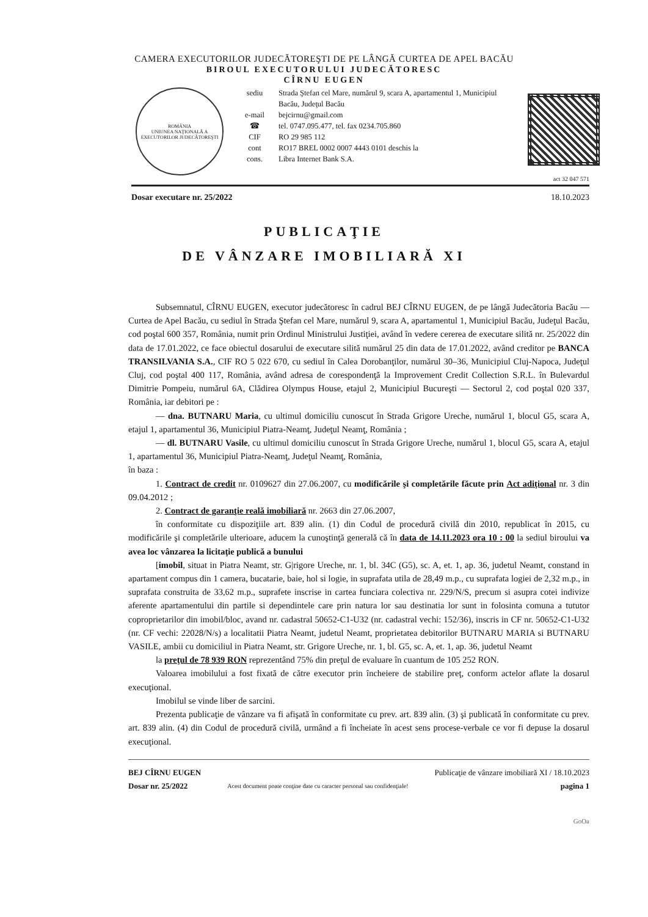CAMERA EXECUTORILOR JUDECĂTOREŞTI DE PE LÂNGĂ CURTEA DE APEL BACĂU
BIROUL EXECUTORULUI JUDECĂTORESC
CÎRNU EUGEN
ROMÂNIA
UNIUNEA NAŢIONALĂ A EXECUTORILOR JUDECĂTOREŞTI
sediu Strada Ştefan cel Mare, numărul 9, scara A, apartamentul 1, Municipiul Bacău, Judeţul Bacău
e-mail bejcirnu@gmail.com
☎ tel. 0747.095.477, tel. fax 0234.705.860
CIF RO 29 985 112
cont RO17 BREL 0002 0007 4443 0101 deschis la
cons. Libra Internet Bank S.A.
act 32 047 571
Dosar executare nr. 25/2022 18.10.2023
PUBLICAŢIE
DE VÂNZARE IMOBILIARĂ XI
Subsemnatul, CÎRNU EUGEN, executor judecătoresc în cadrul BEJ CÎRNU EUGEN, de pe lângă Judecătoria Bacău — Curtea de Apel Bacău, cu sediul în Strada Ştefan cel Mare, numărul 9, scara A, apartamentul 1, Municipiul Bacău, Judeţul Bacău, cod poştal 600 357, România, numit prin Ordinul Ministrului Justiţiei, având în vedere cererea de executare silită nr. 25/2022 din data de 17.01.2022, ce face obiectul dosarului de executare silită numărul 25 din data de 17.01.2022, având creditor pe BANCA TRANSILVANIA S.A., CIF RO 5 022 670, cu sediul în Calea Dorobanţilor, numărul 30–36, Municipiul Cluj-Napoca, Judeţul Cluj, cod poştal 400 117, România, având adresa de corespondenţă la Improvement Credit Collection S.R.L. în Bulevardul Dimitrie Pompeiu, numărul 6A, Clădirea Olympus House, etajul 2, Municipiul Bucureşti — Sectorul 2, cod poştal 020 337, România, iar debitori pe :
— dna. BUTNARU Maria, cu ultimul domiciliu cunoscut în Strada Grigore Ureche, numărul 1, blocul G5, scara A, etajul 1, apartamentul 36, Municipiul Piatra-Neamţ, Judeţul Neamţ, România ;
— dl. BUTNARU Vasile, cu ultimul domiciliu cunoscut în Strada Grigore Ureche, numărul 1, blocul G5, scara A, etajul 1, apartamentul 36, Municipiul Piatra-Neamţ, Judeţul Neamţ, România,
în baza :
1. Contract de credit nr. 0109627 din 27.06.2007, cu modificările şi completările făcute prin Act adiţional nr. 3 din 09.04.2012 ;
2. Contract de garanţie reală imobiliară nr. 2663 din 27.06.2007,
în conformitate cu dispoziţiile art. 839 alin. (1) din Codul de procedură civilă din 2010, republicat în 2015, cu modificările şi completările ulterioare, aducem la cunoştinţă generală că în data de 14.11.2023 ora 10 : 00 la sediul biroului va avea loc vânzarea la licitaţie publică a bunului
[imobil, situat in Piatra Neamt, str. G|rigore Ureche, nr. 1, bl. 34C (G5), sc. A, et. 1, ap. 36, judetul Neamt, constand in apartament compus din 1 camera, bucatarie, baie, hol si logie, in suprafata utila de 28,49 m.p., cu suprafata logiei de 2,32 m.p., in suprafata construita de 33,62 m.p., suprafete inscrise in cartea funciara colectiva nr. 229/N/S, precum si asupra cotei indivize aferente apartamentului din partile si dependintele care prin natura lor sau destinatia lor sunt in folosinta comuna a tututor coproprietarilor din imobil/bloc, avand nr. cadastral 50652-C1-U32 (nr. cadastral vechi: 152/36), inscris in CF nr. 50652-C1-U32 (nr. CF vechi: 22028/N/s) a localitatii Piatra Neamt, judetul Neamt, proprietatea debitorilor BUTNARU MARIA si BUTNARU VASILE, ambii cu domiciliul in Piatra Neamt, str. Grigore Ureche, nr. 1, bl. G5, sc. A, et. 1, ap. 36, judetul Neamt
la preţul de 78 939 RON reprezentând 75% din preţul de evaluare în cuantum de 105 252 RON.
Valoarea imobilului a fost fixată de către executor prin încheiere de stabilire preţ, conform actelor aflate la dosarul execuţional.
Imobilul se vinde liber de sarcini.
Prezenta publicaţie de vânzare va fi afişată în conformitate cu prev. art. 839 alin. (3) şi publicată în conformitate cu prev. art. 839 alin. (4) din Codul de procedură civilă, urmând a fi încheiate în acest sens procese-verbale ce vor fi depuse la dosarul execuţional.
BEJ CÎRNU EUGEN
Dosar nr. 25/2022
Acest document poate conţine date cu caracter personal sau confidenţiale!
Publicaţie de vânzare imobiliară XI / 18.10.2023
pagina 1
GoOa